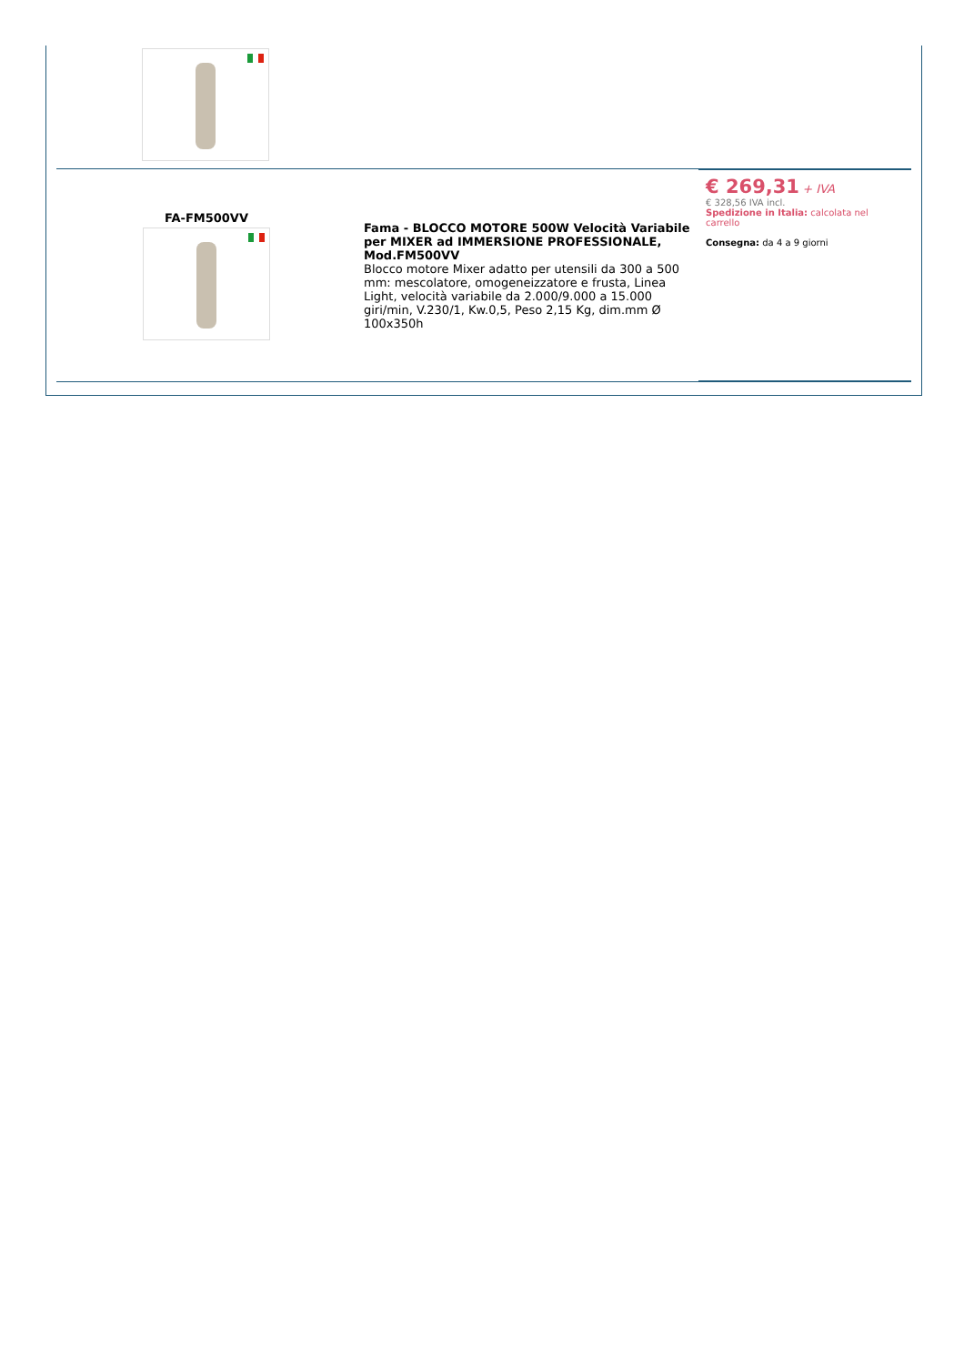| FA-FM500VV | Fama - BLOCCO MOTORE 500W Velocità Variabile per MIXER ad IMMERSIONE PROFESSIONALE, Mod.FM500VV Blocco motore Mixer adatto per utensili da 300 a 500 mm: mescolatore, omogeneizzatore e frusta, Linea Light, velocità variabile da 2.000/9.000 a 15.000 giri/min, V.230/1, Kw.0,5, Peso 2,15 Kg, dim.mm Ø 100x350h | € 269,31 + IVA € 328,56 IVA incl. Spedizione in Italia: calcolata nel carrello Consegna: da 4 a 9 giorni |